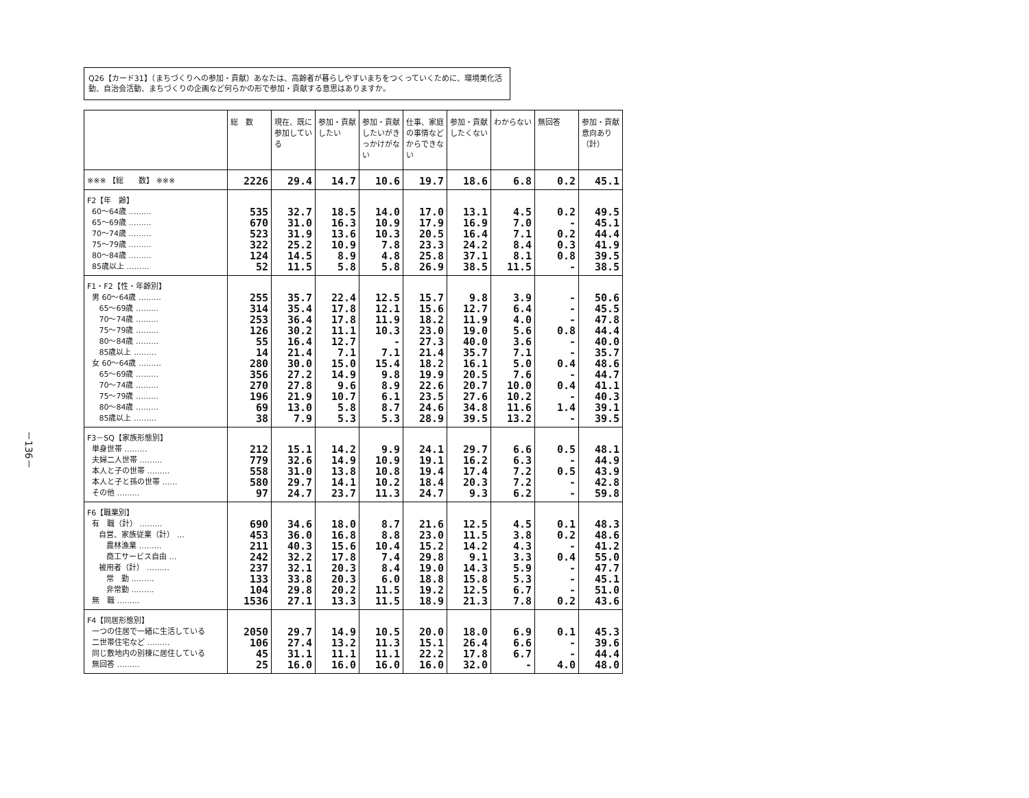－136－
Q26【カード31】（まちづくりへの参加・貢献）あなたは、高齢者が暮らしやすいまちをつくっていくために、環境美化活動、自治会活動、まちづくりの企画など何らかの形で参加・貢献する意思はありますか。
| | 総 数 | 現在、既に参加している | 参加・貢献したい | 参加・貢献したいがきっかけがない | 仕事、家庭の事情などからできない | 参加・貢献したくない | わからない | 無回答 | 参加・貢献意向あり（計） |
| --- | --- | --- | --- | --- | --- | --- | --- | --- | --- |
| ※※※ 【総 数】 ※※※ | 2226 | 29.4 | 14.7 | 10.6 | 19.7 | 18.6 | 6.8 | 0.2 | 45.1 |
| F2【年 齢】 60～64歳 ……… 65～69歳 ……… 70～74歳 ……… 75～79歳 ……… 80～84歳 ……… 85歳以上 ……… | 535 670 523 322 124 52 | 32.7 31.0 31.9 25.2 14.5 11.5 | 18.5 16.3 13.6 10.9 8.9 5.8 | 14.0 10.9 10.3 7.8 4.8 5.8 | 17.0 17.9 20.5 23.3 25.8 26.9 | 13.1 16.9 16.4 24.2 37.1 38.5 | 4.5 7.0 7.1 8.4 8.1 11.5 | 0.2 - 0.2 0.3 0.8 - | 49.5 45.1 44.4 41.9 39.5 38.5 |
| F1・F2【性・年齢別】 男 60～64歳 ……… 65～69歳 ……… 70～74歳 ……… 75～79歳 ……… 80～84歳 ……… 85歳以上 ……… 女 60～64歳 ……… 65～69歳 ……… 70～74歳 ……… 75～79歳 ……… 80～84歳 ……… 85歳以上 ……… | 255 314 253 126 55 14 280 356 270 196 69 38 | 35.7 35.4 36.4 30.2 16.4 21.4 30.0 27.2 27.8 21.9 13.0 7.9 | 22.4 17.8 17.8 11.1 12.7 7.1 15.0 14.9 9.6 10.7 5.8 5.3 | 12.5 12.1 11.9 10.3 - 7.1 15.4 9.8 8.9 6.1 8.7 5.3 | 15.7 15.6 18.2 23.0 27.3 21.4 18.2 19.9 22.6 23.5 24.6 28.9 | 9.8 12.7 11.9 19.0 40.0 35.7 16.1 20.5 20.7 27.6 34.8 39.5 | 3.9 6.4 4.0 5.6 3.6 7.1 5.0 7.6 10.0 10.2 11.6 13.2 | - - - 0.8 - - 0.4 - 0.4 - 1.4 - | 50.6 45.5 47.8 44.4 40.0 35.7 48.6 44.7 41.1 40.3 39.1 39.5 |
| F3－SQ【家族形態別】 単身世帯 ……… 夫婦二人世帯 ……… 本人と子の世帯 ……… 本人と子と孫の世帯 …… その他 ……… | 212 779 558 580 97 | 15.1 32.6 31.0 29.7 24.7 | 14.2 14.9 13.8 14.1 23.7 | 9.9 10.9 10.8 10.2 11.3 | 24.1 19.1 19.4 18.4 24.7 | 29.7 16.2 17.4 20.3 9.3 | 6.6 6.3 7.2 7.2 6.2 | 0.5 - 0.5 - - | 48.1 44.9 43.9 42.8 59.8 |
| F6【職業別】 有 職（計） ……… 自営、家族従業（計） … 農林漁業 ……… 商工サービス自由 … 被用者（計） ……… 常 勤 ……… 非常勤 ……… 無 職 ……… | 690 453 211 242 237 133 104 1536 | 34.6 36.0 40.3 32.2 32.1 33.8 29.8 27.1 | 18.0 16.8 15.6 17.8 20.3 20.3 20.2 13.3 | 8.7 8.8 10.4 7.4 8.4 6.0 11.5 11.5 | 21.6 23.0 15.2 29.8 19.0 18.8 19.2 18.9 | 12.5 11.5 14.2 9.1 14.3 15.8 12.5 21.3 | 4.5 3.8 4.3 3.3 5.9 5.3 6.7 7.8 | 0.1 0.2 - 0.4 - - - 0.2 | 48.3 48.6 41.2 55.0 47.7 45.1 51.0 43.6 |
| F4【同居形態別】 一つの住居で一緒に生活している 二世帯住宅など ……… 同じ敷地内の別棟に居住している 無回答 ……… | 2050 106 45 25 | 29.7 27.4 31.1 16.0 | 14.9 13.2 11.1 16.0 | 10.5 11.3 11.1 16.0 | 20.0 15.1 22.2 16.0 | 18.0 26.4 17.8 32.0 | 6.9 6.6 6.7 - | 0.1 - - 4.0 | 45.3 39.6 44.4 48.0 |